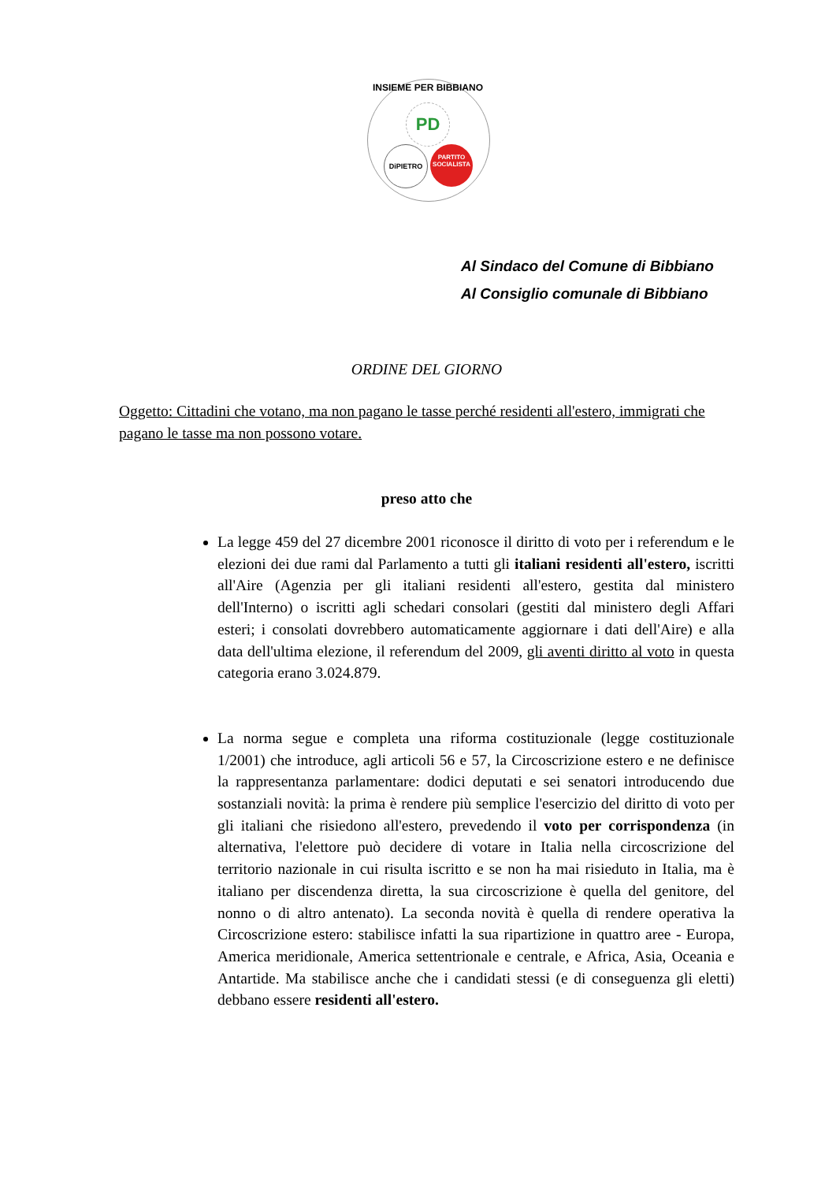INSIEME PER BIBBIANO
PD
DiPIETRO
PARTITO SOCIALISTA
Al Sindaco del Comune di Bibbiano
Al Consiglio comunale di Bibbiano
ORDINE DEL GIORNO
Oggetto: Cittadini che votano, ma non pagano le tasse perché residenti all'estero, immigrati che pagano le tasse ma non possono votare.
preso atto che
La legge 459 del 27 dicembre 2001 riconosce il diritto di voto per i referendum e le elezioni dei due rami dal Parlamento a tutti gli italiani residenti all'estero, iscritti all'Aire (Agenzia per gli italiani residenti all'estero, gestita dal ministero dell'Interno) o iscritti agli schedari consolari (gestiti dal ministero degli Affari esteri; i consolati dovrebbero automaticamente aggiornare i dati dell'Aire) e alla data dell'ultima elezione, il referendum del 2009, gli aventi diritto al voto in questa categoria erano 3.024.879.
La norma segue e completa una riforma costituzionale (legge costituzionale 1/2001) che introduce, agli articoli 56 e 57, la Circoscrizione estero e ne definisce la rappresentanza parlamentare: dodici deputati e sei senatori introducendo due sostanziali novità: la prima è rendere più semplice l'esercizio del diritto di voto per gli italiani che risiedono all'estero, prevedendo il voto per corrispondenza (in alternativa, l'elettore può decidere di votare in Italia nella circoscrizione del territorio nazionale in cui risulta iscritto e se non ha mai risieduto in Italia, ma è italiano per discendenza diretta, la sua circoscrizione è quella del genitore, del nonno o di altro antenato). La seconda novità è quella di rendere operativa la Circoscrizione estero: stabilisce infatti la sua ripartizione in quattro aree - Europa, America meridionale, America settentrionale e centrale, e Africa, Asia, Oceania e Antartide. Ma stabilisce anche che i candidati stessi (e di conseguenza gli eletti) debbano essere residenti all'estero.